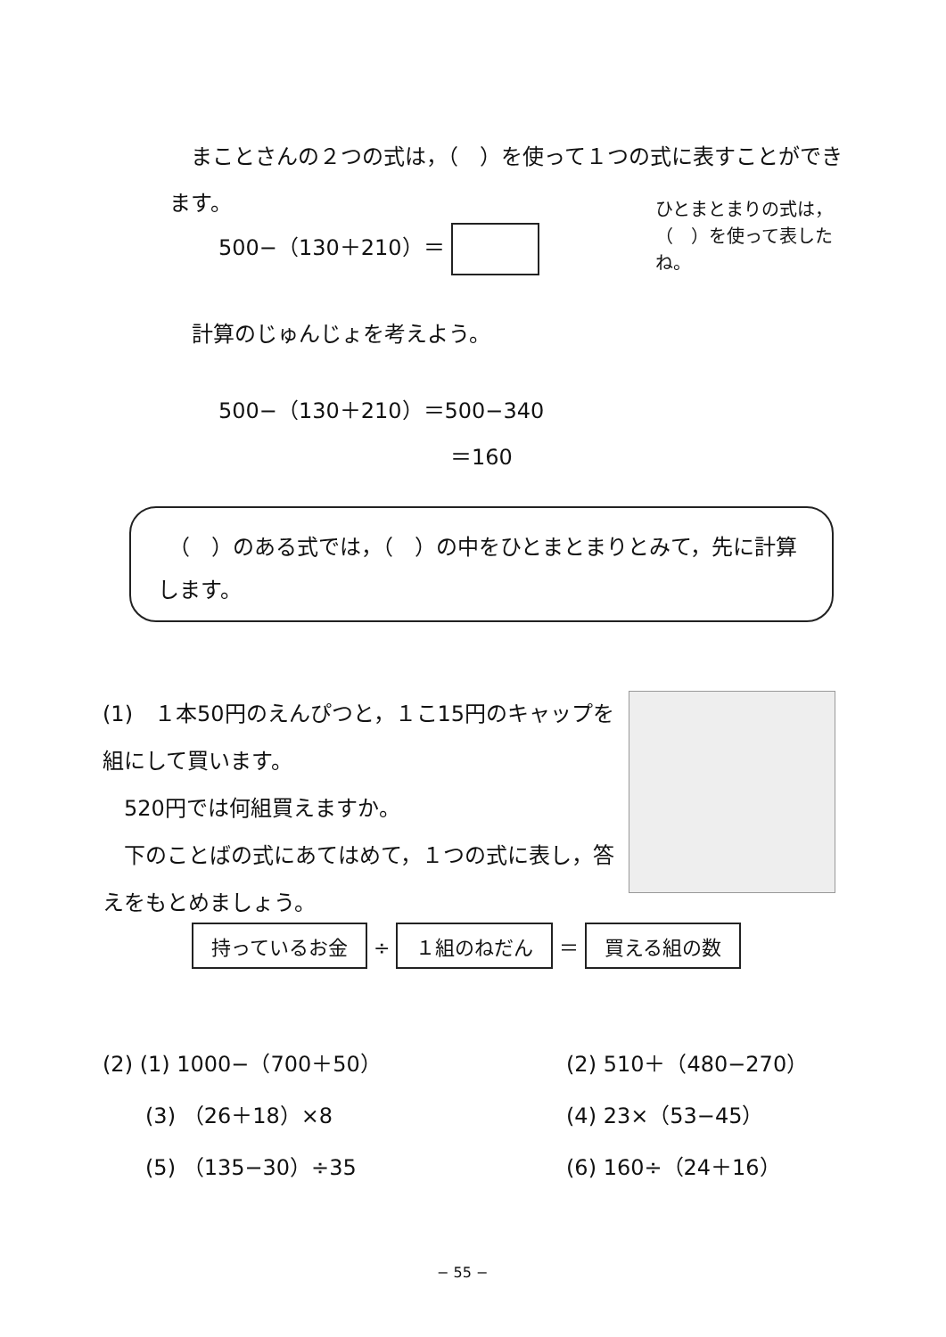まことさんの２つの式は，（　）を使って１つの式に表すことができます。
500−（130＋210）＝
ひとまとまりの式は，（　）を使って表したね。
計算のじゅんじょを考えよう。
500−（130＋210）＝500−340
＝160
　（　）のある式では，（　）の中をひとまとまりとみて，先に計算します。
(1)　１本50円のえんぴつと，１こ15円のキャップを組にして買います。
　520円では何組買えますか。
　下のことばの式にあてはめて，１つの式に表し，答えをもとめましょう。
持っているお金 ÷ １組のねだん ＝ 買える組の数
(2) (1) 1000−（700＋50） (2) 510＋（480−270）
　　(3) （26＋18）×8 (4) 23×（53−45）
　　(5) （135−30）÷35 (6) 160÷（24＋16）
− 55 −